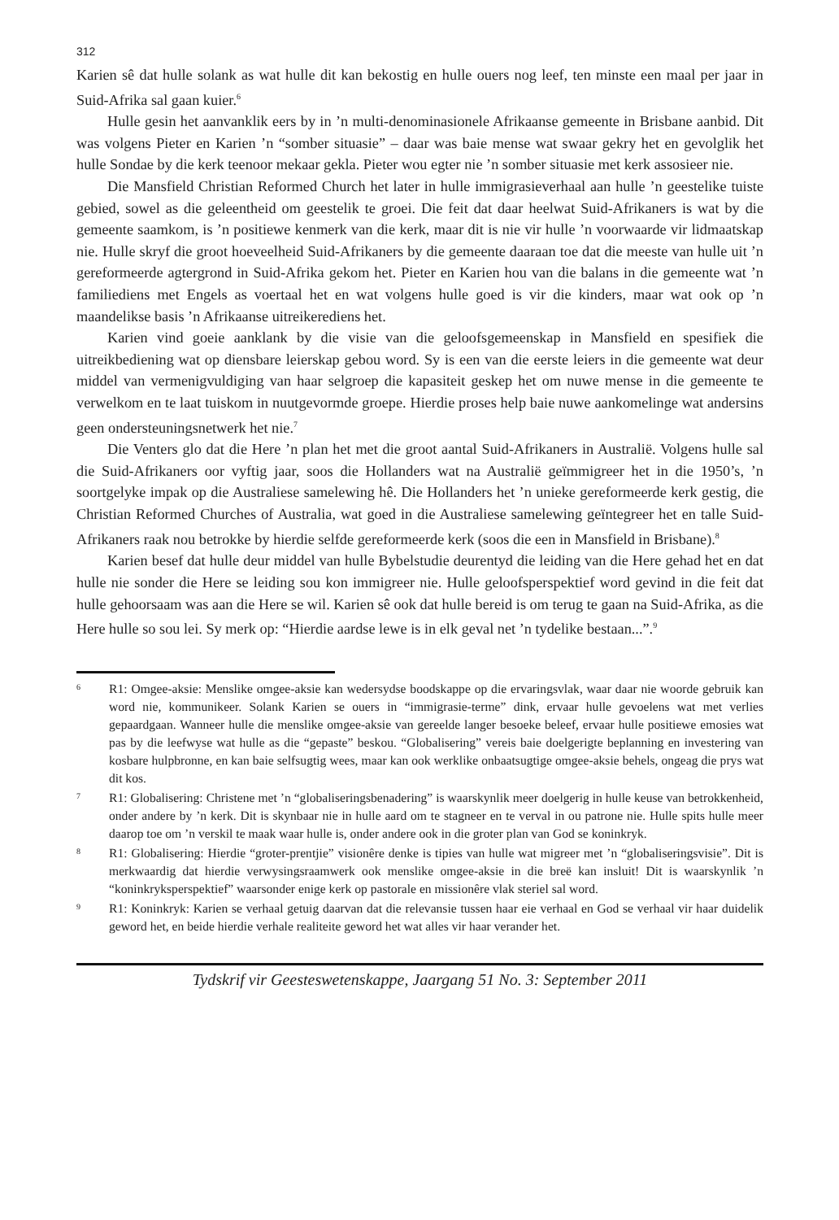312
Karien sê dat hulle solank as wat hulle dit kan bekostig en hulle ouers nog leef, ten minste een maal per jaar in Suid-Afrika sal gaan kuier.<sup>6</sup>
Hulle gesin het aanvanklik eers by in ’n multi-denominasionele Afrikaanse gemeente in Brisbane aanbid. Dit was volgens Pieter en Karien ’n “somber situasie” – daar was baie mense wat swaar gekry het en gevolglik het hulle Sondae by die kerk teenoor mekaar gekla. Pieter wou egter nie ’n somber situasie met kerk assosieer nie.
Die Mansfield Christian Reformed Church het later in hulle immigrasieverhaal aan hulle ’n geestelike tuiste gebied, sowel as die geleentheid om geestelik te groei. Die feit dat daar heelwat Suid-Afrikaners is wat by die gemeente saamkom, is ’n positiewe kenmerk van die kerk, maar dit is nie vir hulle ’n voorwaarde vir lidmaatskap nie. Hulle skryf die groot hoeveelheid Suid-Afrikaners by die gemeente daaraan toe dat die meeste van hulle uit ’n gereformeerde agtergrond in Suid-Afrika gekom het. Pieter en Karien hou van die balans in die gemeente wat ’n familiediens met Engels as voertaal het en wat volgens hulle goed is vir die kinders, maar wat ook op ’n maandelikse basis ’n Afrikaanse uitreikerediens het.
Karien vind goeie aanklank by die visie van die geloofsgemeenskap in Mansfield en spesifiek die uitreikbediening wat op diensbare leierskap gebou word. Sy is een van die eerste leiers in die gemeente wat deur middel van vermenigvuldiging van haar selgroep die kapasiteit geskep het om nuwe mense in die gemeente te verwelkom en te laat tuiskom in nuutgevormde groepe. Hierdie proses help baie nuwe aankomelinge wat andersins geen ondersteuningsnetwerk het nie.<sup>7</sup>
Die Venters glo dat die Here ’n plan het met die groot aantal Suid-Afrikaners in Australië. Volgens hulle sal die Suid-Afrikaners oor vyftig jaar, soos die Hollanders wat na Australië geïmmigreer het in die 1950’s, ’n soortgelyke impak op die Australiese samelewing hê. Die Hollanders het ’n unieke gereformeerde kerk gestig, die Christian Reformed Churches of Australia, wat goed in die Australiese samelewing geïntegreer het en talle Suid-Afrikaners raak nou betrokke by hierdie selfde gereformeerde kerk (soos die een in Mansfield in Brisbane).<sup>8</sup>
Karien besef dat hulle deur middel van hulle Bybelstudie deurentyd die leiding van die Here gehad het en dat hulle nie sonder die Here se leiding sou kon immigreer nie. Hulle geloofsperspektief word gevind in die feit dat hulle gehoorsaam was aan die Here se wil. Karien sê ook dat hulle bereid is om terug te gaan na Suid-Afrika, as die Here hulle so sou lei. Sy merk op: “Hierdie aardse lewe is in elk geval net ’n tydelike bestaan...”.<sup>9</sup>
6
R1: Omgee-aksie: Menslike omgee-aksie kan wedersydse boodskappe op die ervaringsvlak, waar daar nie woorde gebruik kan word nie, kommunikeer. Solank Karien se ouers in “immigrasie-terme” dink, ervaar hulle gevoelens wat met verlies gepaardgaan. Wanneer hulle die menslike omgee-aksie van gereelde langer besoeke beleef, ervaar hulle positiewe emosies wat pas by die leefwyse wat hulle as die “gepaste” beskou. “Globalisering” vereis baie doelgerigte beplanning en investering van kosbare hulpbronne, en kan baie selfsugtig wees, maar kan ook werklike onbaatsugtige omgee-aksie behels, ongeag die prys wat dit kos.
7
R1: Globalisering: Christene met ’n “globaliseringsbenadering” is waarskynlik meer doelgerig in hulle keuse van betrokkenheid, onder andere by ’n kerk. Dit is skynbaar nie in hulle aard om te stagneer en te verval in ou patrone nie. Hulle spits hulle meer daarop toe om ’n verskil te maak waar hulle is, onder andere ook in die groter plan van God se koninkryk.
8
R1: Globalisering: Hierdie “groter-prentjie” visionêre denke is tipies van hulle wat migreer met ’n “globaliseringsvisie”. Dit is merkwaardig dat hierdie verwysingsraamwerk ook menslike omgee-aksie in die breë kan insluit! Dit is waarskynlik ’n “koninkryksperspektief” waarsonder enige kerk op pastorale en missionêre vlak steriel sal word.
9
R1: Koninkryk: Karien se verhaal getuig daarvan dat die relevansie tussen haar eie verhaal en God se verhaal vir haar duidelik geword het, en beide hierdie verhale realiteite geword het wat alles vir haar verander het.
Tydskrif vir Geesteswetenskappe, Jaargang 51 No. 3: September 2011